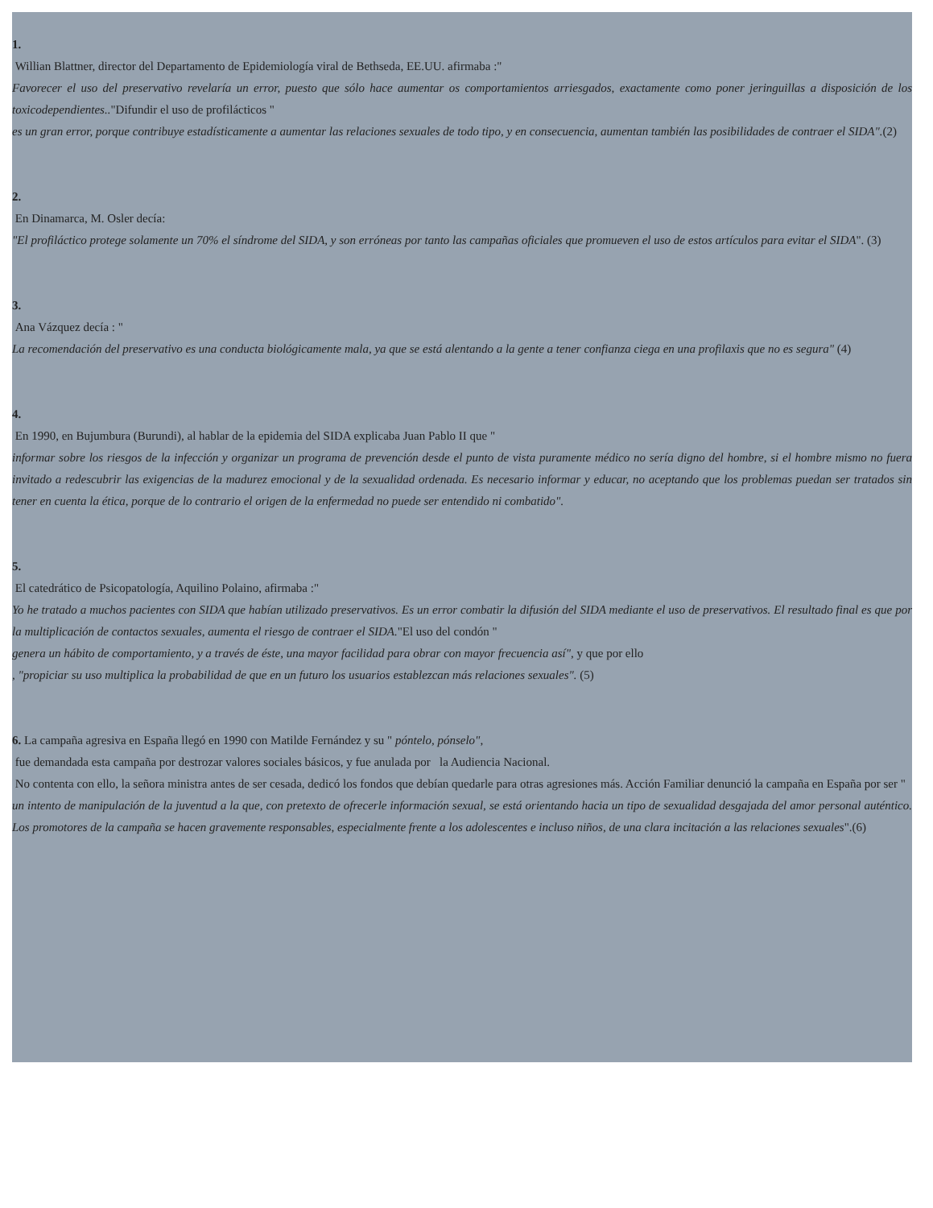1.
Willian Blattner, director del Departamento de Epidemiología viral de Bethseda, EE.UU. afirmaba :"
Favorecer el uso del preservativo revelaría un error, puesto que sólo hace aumentar os comportamientos arriesgados, exactamente como poner jeringuillas a disposición de los toxicodependientes.."Difundir el uso de profilácticos "
es un gran error, porque contribuye estadísticamente a aumentar las relaciones sexuales de todo tipo, y en consecuencia, aumentan también las posibilidades de contraer el SIDA".(2)
2.
En Dinamarca, M. Osler decía:
"El profiláctico protege solamente un 70% el síndrome del SIDA, y son erróneas por tanto las campañas oficiales que promueven el uso de estos artículos para evitar el SIDA". (3)
3.
Ana Vázquez decía : "
La recomendación del preservativo es una conducta biológicamente mala, ya que se está alentando a la gente a tener confianza ciega en una profilaxis que no es segura" (4)
4.
En 1990, en Bujumbura (Burundi), al hablar de la epidemia del SIDA explicaba Juan Pablo II que "
informar sobre los riesgos de la infección y organizar un programa de prevención desde el punto de vista puramente médico no sería digno del hombre, si el hombre mismo no fuera invitado a redescubrir las exigencias de la madurez emocional y de la sexualidad ordenada. Es necesario informar y educar, no aceptando que los problemas puedan ser tratados sin tener en cuenta la ética, porque de lo contrario el origen de la enfermedad no puede ser entendido ni combatido".
5.
El catedrático de Psicopatología, Aquilino Polaino, afirmaba :"
Yo he tratado a muchos pacientes con SIDA que habían utilizado preservativos. Es un error combatir la difusión del SIDA mediante el uso de preservativos. El resultado final es que por la multiplicación de contactos sexuales, aumenta el riesgo de contraer el SIDA."El uso del condón "
genera un hábito de comportamiento, y a través de éste, una mayor facilidad para obrar con mayor frecuencia así", y que por ello
, "propiciar su uso multiplica la probabilidad de que en un futuro los usuarios establezcan más relaciones sexuales". (5)
6. La campaña agresiva en España llegó en 1990 con Matilde Fernández y su " póntelo, pónselo",
fue demandada esta campaña por destrozar valores sociales básicos, y fue anulada por la Audiencia Nacional.
No contenta con ello, la señora ministra antes de ser cesada, dedicó los fondos que debían quedarle para otras agresiones más. Acción Familiar denunció la campaña en España por ser "
un intento de manipulación de la juventud a la que, con pretexto de ofrecerle información sexual, se está orientando hacia un tipo de sexualidad desgajada del amor personal auténtico. Los promotores de la campaña se hacen gravemente responsables, especialmente frente a los adolescentes e incluso niños, de una clara incitación a las relaciones sexuales".(6)